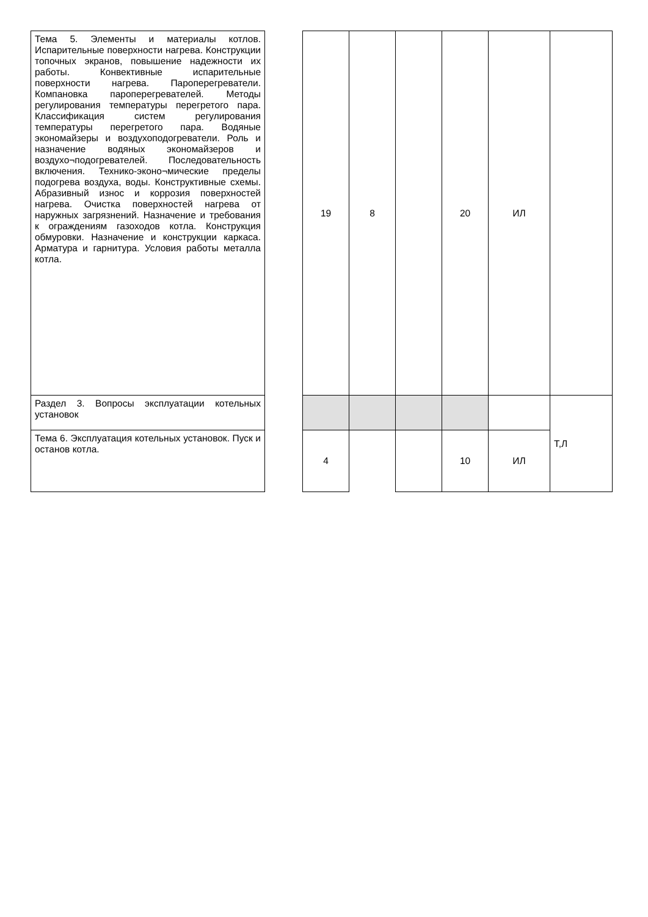| Тема 5. Элементы и материалы котлов. Испарительные поверхности нагрева. Конструкции топочных экранов, повышение надежности их работы. Конвективные испарительные поверхности нагрева. Пароперегреватели. Компановка пароперегревателей. Методы регулирования температуры перегретого пара. Классификация систем регулирования температуры перегретого пара. Водяные экономайзеры и воздухоподогреватели. Роль и назначение водяных экономайзеров и воздухо¬подогревателей. Последовательность включения. Технико-эконо¬мические пределы подогрева воздуха, воды. Конструктивные схемы. Абразивный износ и коррозия поверхностей нагрева. Очистка поверхностей нагрева от наружных загрязнений. Назначение и требования к ограждениям газоходов котла. Конструкция обмуровки. Назначение и конструкции каркаса. Арматура и гарнитура. Условия работы металла котла. | | 19 | 8 | | 20 | ИЛ | |
| Раздел 3. Вопросы эксплуатации котельных установок | | | | | | | Т,Л |
| Тема 6. Эксплуатация котельных установок. Пуск и останов котла. | | 4 | | | 10 | ИЛ | |